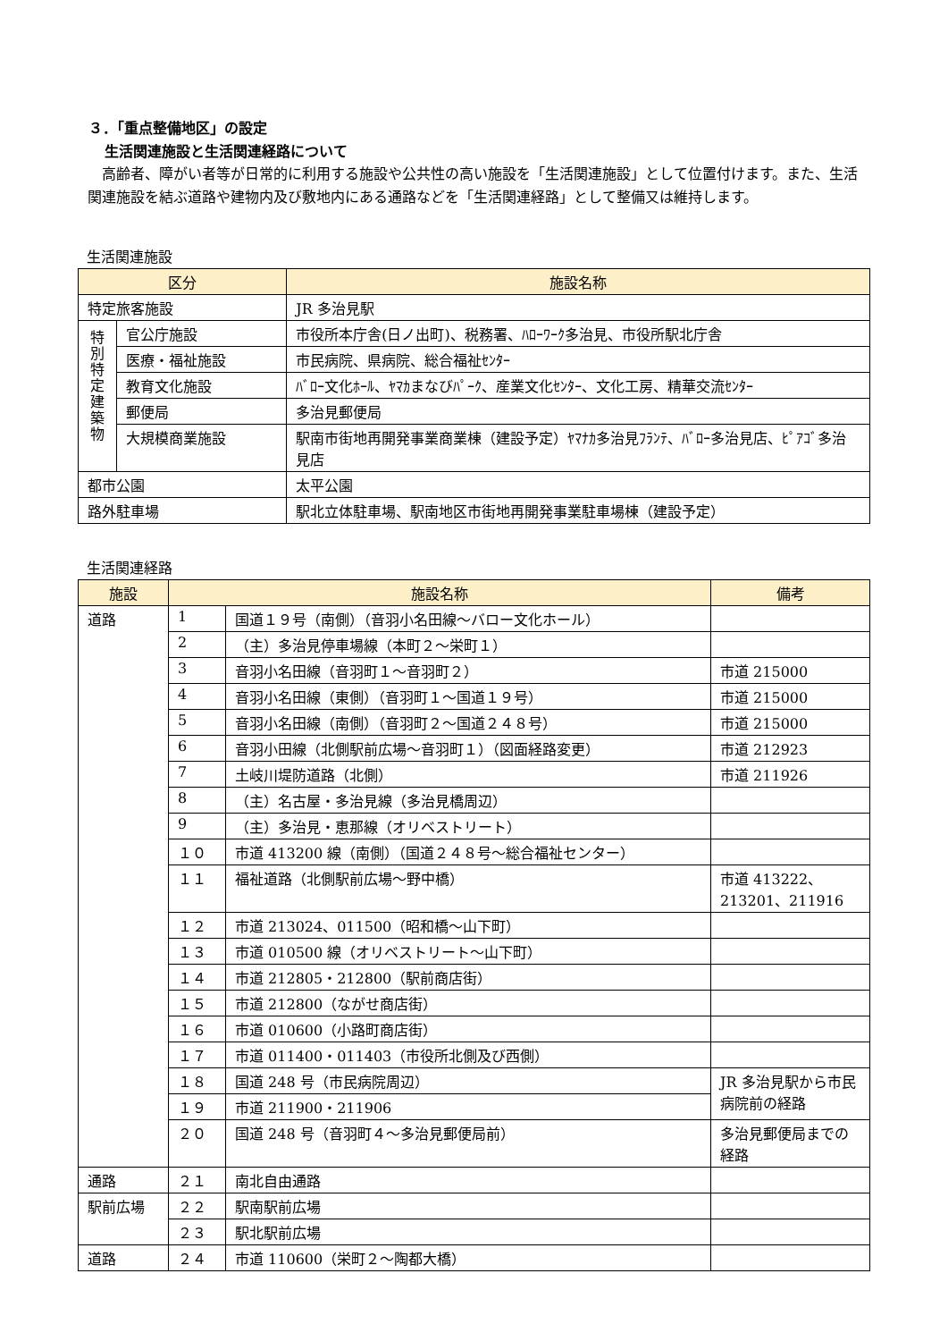３．「重点整備地区」の設定
生活関連施設と生活関連経路について
高齢者、障がい者等が日常的に利用する施設や公共性の高い施設を「生活関連施設」として位置付けます。また、生活関連施設を結ぶ道路や建物内及び敷地内にある通路などを「生活関連経路」として整備又は維持します。
生活関連施設
| 区分 | | 施設名称 |
| --- | --- | --- |
| 特定旅客施設 | | JR 多治見駅 |
| 特 別 特 定 建 築 物 | 官公庁施設 | 市役所本庁舎(日ノ出町)、税務署、ﾊﾛｰﾜｰｸ多治見、市役所駅北庁舎 |
| | 医療・福祉施設 | 市民病院、県病院、総合福祉ｾﾝﾀｰ |
| | 教育文化施設 | ﾊﾞﾛｰ文化ﾎｰﾙ、ﾔﾏｶまなびﾊﾟｰｸ、産業文化ｾﾝﾀｰ、文化工房、精華交流ｾﾝﾀｰ |
| | 郵便局 | 多治見郵便局 |
| | 大規模商業施設 | 駅南市街地再開発事業商業棟（建設予定）ﾔﾏﾅｶ多治見ﾌﾗﾝﾃ、ﾊﾞﾛｰ多治見店、ﾋﾟｱｺﾞ多治見店 |
| 都市公園 | | 太平公園 |
| 路外駐車場 | | 駅北立体駐車場、駅南地区市街地再開発事業駐車場棟（建設予定） |
生活関連経路
| 施設 | 施設名称 | | 備考 |
| --- | --- | --- | --- |
| 道路 | 1 | 国道１９号（南側）（音羽小名田線～バロー文化ホール） | |
| | 2 | （主）多治見停車場線（本町２～栄町１） | |
| | 3 | 音羽小名田線（音羽町１～音羽町２） | 市道 215000 |
| | 4 | 音羽小名田線（東側）（音羽町１～国道１９号） | 市道 215000 |
| | 5 | 音羽小名田線（南側）（音羽町２～国道２４８号） | 市道 215000 |
| | 6 | 音羽小田線（北側駅前広場～音羽町１）（図面経路変更） | 市道 212923 |
| | 7 | 土岐川堤防道路（北側） | 市道 211926 |
| | 8 | （主）名古屋・多治見線（多治見橋周辺） | |
| | 9 | （主）多治見・恵那線（オリベストリート） | |
| | １０ | 市道 413200 線（南側）（国道２４８号～総合福祉センター） | |
| | １１ | 福祉道路（北側駅前広場～野中橋） | 市道 413222、213201、211916 |
| | １２ | 市道 213024、011500（昭和橋～山下町） | |
| | １３ | 市道 010500 線（オリベストリート～山下町） | |
| | １４ | 市道 212805・212800（駅前商店街） | |
| | １５ | 市道 212800（ながせ商店街） | |
| | １６ | 市道 010600（小路町商店街） | |
| | １７ | 市道 011400・011403（市役所北側及び西側） | |
| | １８ | 国道 248 号（市民病院周辺） | JR 多治見駅から市民病院前の経路 |
| | １９ | 市道 211900・211906 | |
| | ２０ | 国道 248 号（音羽町４～多治見郵便局前） | 多治見郵便局までの経路 |
| 通路 | ２１ | 南北自由通路 | |
| 駅前広場 | ２２ | 駅南駅前広場 | |
| | ２３ | 駅北駅前広場 | |
| 道路 | ２４ | 市道 110600（栄町２～陶都大橋） | |